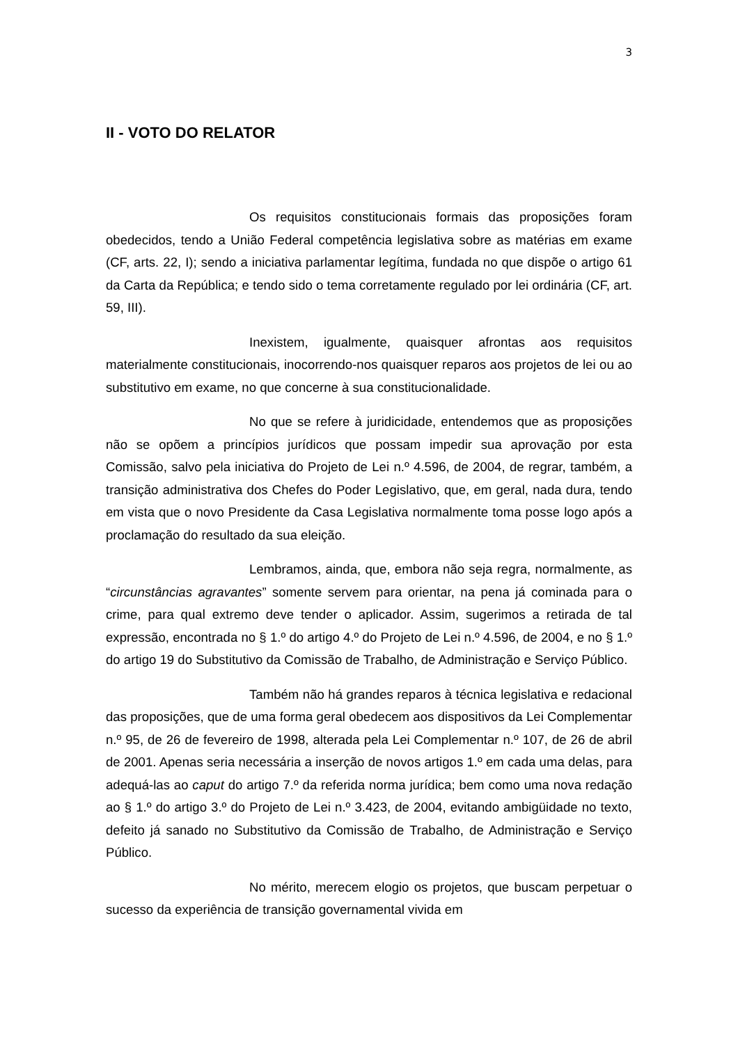3
II - VOTO DO RELATOR
Os requisitos constitucionais formais das proposições foram obedecidos, tendo a União Federal competência legislativa sobre as matérias em exame (CF, arts. 22, I); sendo a iniciativa parlamentar legítima, fundada no que dispõe o artigo 61 da Carta da República; e tendo sido o tema corretamente regulado por lei ordinária (CF, art. 59, III).
Inexistem, igualmente, quaisquer afrontas aos requisitos materialmente constitucionais, inocorrendo-nos quaisquer reparos aos projetos de lei ou ao substitutivo em exame, no que concerne à sua constitucionalidade.
No que se refere à juridicidade, entendemos que as proposições não se opõem a princípios jurídicos que possam impedir sua aprovação por esta Comissão, salvo pela iniciativa do Projeto de Lei n.º 4.596, de 2004, de regrar, também, a transição administrativa dos Chefes do Poder Legislativo, que, em geral, nada dura, tendo em vista que o novo Presidente da Casa Legislativa normalmente toma posse logo após a proclamação do resultado da sua eleição.
Lembramos, ainda, que, embora não seja regra, normalmente, as “circunstâncias agravantes” somente servem para orientar, na pena já cominada para o crime, para qual extremo deve tender o aplicador. Assim, sugerimos a retirada de tal expressão, encontrada no § 1.º do artigo 4.º do Projeto de Lei n.º 4.596, de 2004, e no § 1.º do artigo 19 do Substitutivo da Comissão de Trabalho, de Administração e Serviço Público.
Também não há grandes reparos à técnica legislativa e redacional das proposições, que de uma forma geral obedecem aos dispositivos da Lei Complementar n.º 95, de 26 de fevereiro de 1998, alterada pela Lei Complementar n.º 107, de 26 de abril de 2001. Apenas seria necessária a inserção de novos artigos 1.º em cada uma delas, para adequá-las ao caput do artigo 7.º da referida norma jurídica; bem como uma nova redação ao § 1.º do artigo 3.º do Projeto de Lei n.º 3.423, de 2004, evitando ambigüidade no texto, defeito já sanado no Substitutivo da Comissão de Trabalho, de Administração e Serviço Público.
No mérito, merecem elogio os projetos, que buscam perpetuar o sucesso da experiência de transição governamental vivida em